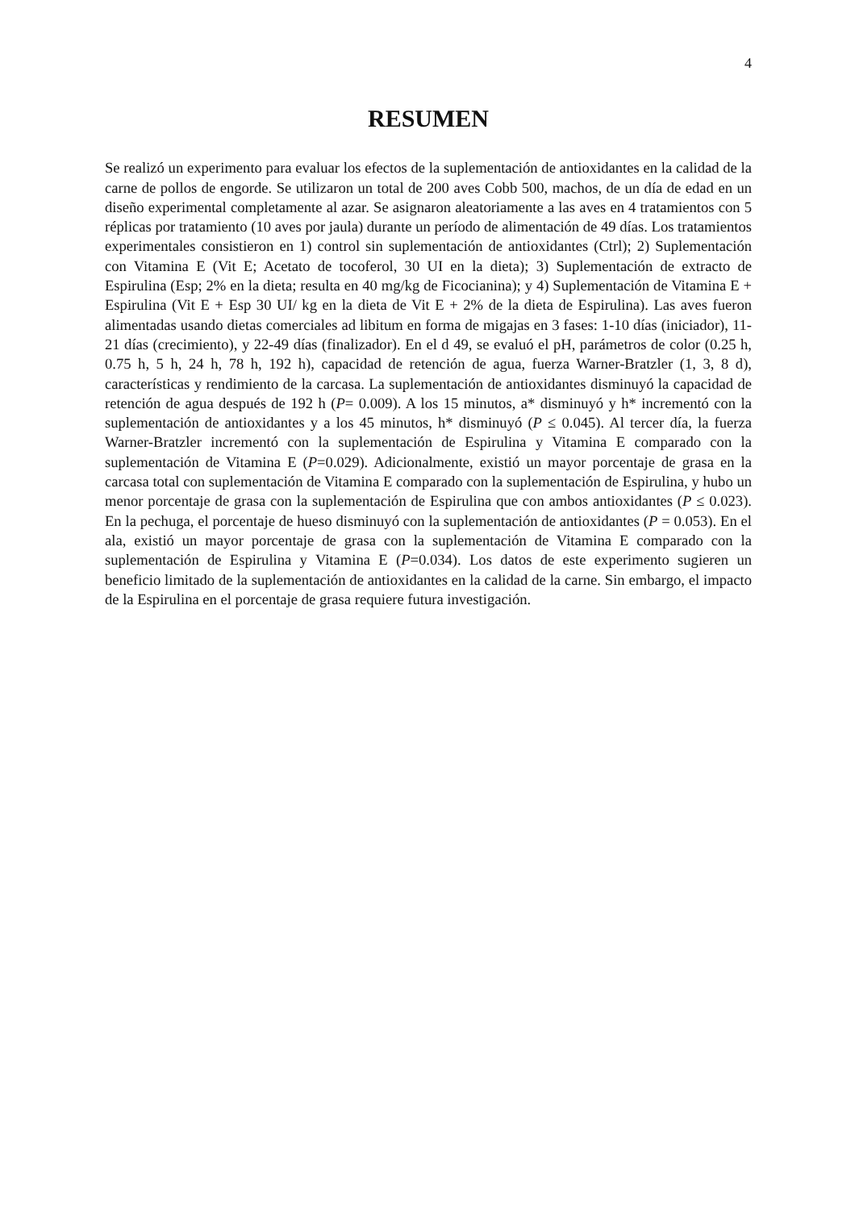4
RESUMEN
Se realizó un experimento para evaluar los efectos de la suplementación de antioxidantes en la calidad de la carne de pollos de engorde. Se utilizaron un total de 200 aves Cobb 500, machos, de un día de edad en un diseño experimental completamente al azar. Se asignaron aleatoriamente a las aves en 4 tratamientos con 5 réplicas por tratamiento (10 aves por jaula) durante un período de alimentación de 49 días. Los tratamientos experimentales consistieron en 1) control sin suplementación de antioxidantes (Ctrl); 2) Suplementación con Vitamina E (Vit E; Acetato de tocoferol, 30 UI en la dieta); 3) Suplementación de extracto de Espirulina (Esp; 2% en la dieta; resulta en 40 mg/kg de Ficocianina); y 4) Suplementación de Vitamina E + Espirulina (Vit E + Esp 30 UI/ kg en la dieta de Vit E + 2% de la dieta de Espirulina). Las aves fueron alimentadas usando dietas comerciales ad libitum en forma de migajas en 3 fases: 1-10 días (iniciador), 11-21 días (crecimiento), y 22-49 días (finalizador). En el d 49, se evaluó el pH, parámetros de color (0.25 h, 0.75 h, 5 h, 24 h, 78 h, 192 h), capacidad de retención de agua, fuerza Warner-Bratzler (1, 3, 8 d), características y rendimiento de la carcasa. La suplementación de antioxidantes disminuyó la capacidad de retención de agua después de 192 h (P= 0.009). A los 15 minutos, a* disminuyó y h* incrementó con la suplementación de antioxidantes y a los 45 minutos, h* disminuyó (P ≤ 0.045). Al tercer día, la fuerza Warner-Bratzler incrementó con la suplementación de Espirulina y Vitamina E comparado con la suplementación de Vitamina E (P=0.029). Adicionalmente, existió un mayor porcentaje de grasa en la carcasa total con suplementación de Vitamina E comparado con la suplementación de Espirulina, y hubo un menor porcentaje de grasa con la suplementación de Espirulina que con ambos antioxidantes (P ≤ 0.023). En la pechuga, el porcentaje de hueso disminuyó con la suplementación de antioxidantes (P = 0.053). En el ala, existió un mayor porcentaje de grasa con la suplementación de Vitamina E comparado con la suplementación de Espirulina y Vitamina E (P=0.034). Los datos de este experimento sugieren un beneficio limitado de la suplementación de antioxidantes en la calidad de la carne. Sin embargo, el impacto de la Espirulina en el porcentaje de grasa requiere futura investigación.